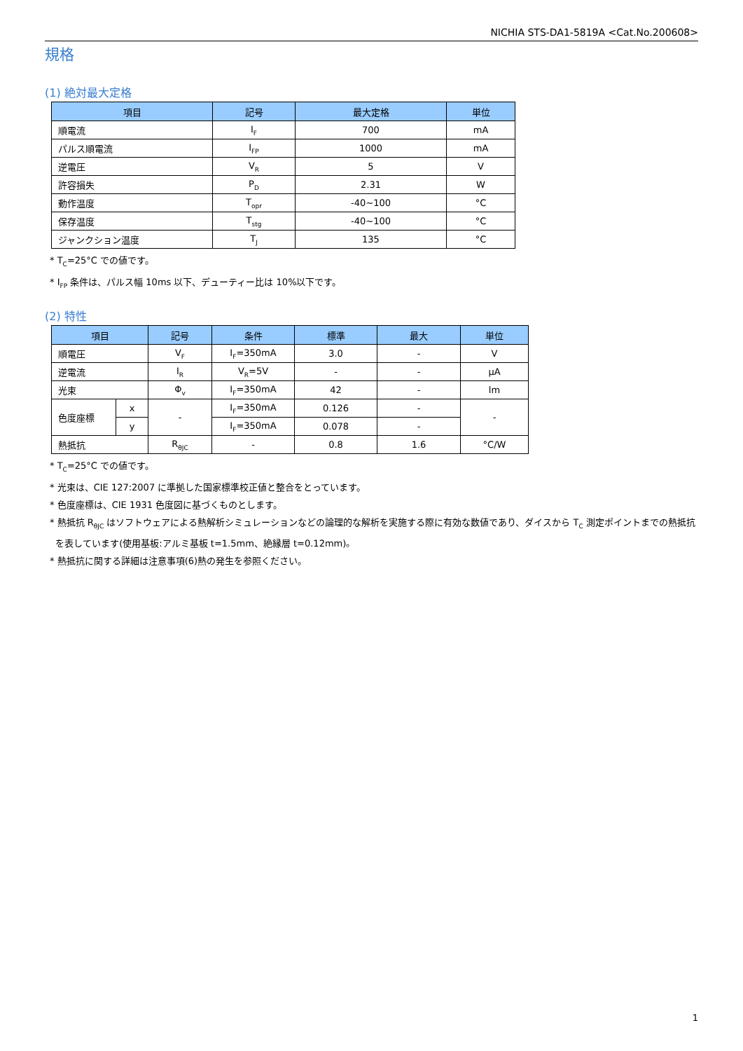NICHIA STS-DA1-5819A <Cat.No.200608>
規格
(1) 絶対最大定格
| 項目 | 記号 | 最大定格 | 単位 |
| --- | --- | --- | --- |
| 順電流 | I<sub>F</sub> | 700 | mA |
| パルス順電流 | I<sub>FP</sub> | 1000 | mA |
| 逆電圧 | V<sub>R</sub> | 5 | V |
| 許容損失 | P<sub>D</sub> | 2.31 | W |
| 動作温度 | T<sub>opr</sub> | -40~100 | °C |
| 保存温度 | T<sub>stg</sub> | -40~100 | °C |
| ジャンクション温度 | T<sub>J</sub> | 135 | °C |
* T<sub>C</sub>=25°C での値です。
* I<sub>FP</sub> 条件は、パルス幅 10ms 以下、デューティー比は 10%以下です。
(2) 特性
| 項目 | | 記号 | 条件 | 標準 | 最大 | 単位 |
| --- | --- | --- | --- | --- | --- | --- |
| 順電圧 | | V<sub>F</sub> | I<sub>F</sub>=350mA | 3.0 | - | V |
| 逆電流 | | I<sub>R</sub> | V<sub>R</sub>=5V | - | - | μA |
| 光束 | | Φ<sub>v</sub> | I<sub>F</sub>=350mA | 42 | - | lm |
| 色度座標 | x | - | I<sub>F</sub>=350mA | 0.126 | - | - |
| | y | | I<sub>F</sub>=350mA | 0.078 | - | |
| 熱抵抗 | | R<sub>θJC</sub> | - | 0.8 | 1.6 | °C/W |
* T<sub>C</sub>=25°C での値です。
* 光束は、CIE 127:2007 に準拠した国家標準校正値と整合をとっています。
* 色度座標は、CIE 1931 色度図に基づくものとします。
* 熱抵抗 R<sub>θJC</sub> はソフトウェアによる熱解析シミュレーションなどの論理的な解析を実施する際に有効な数値であり、ダイスから T<sub>C</sub> 測定ポイントまでの熱抵抗
を表しています(使用基板:アルミ基板 t=1.5mm、絶縁層 t=0.12mm)。
* 熱抵抗に関する詳細は注意事項(6)熱の発生を参照ください。
1